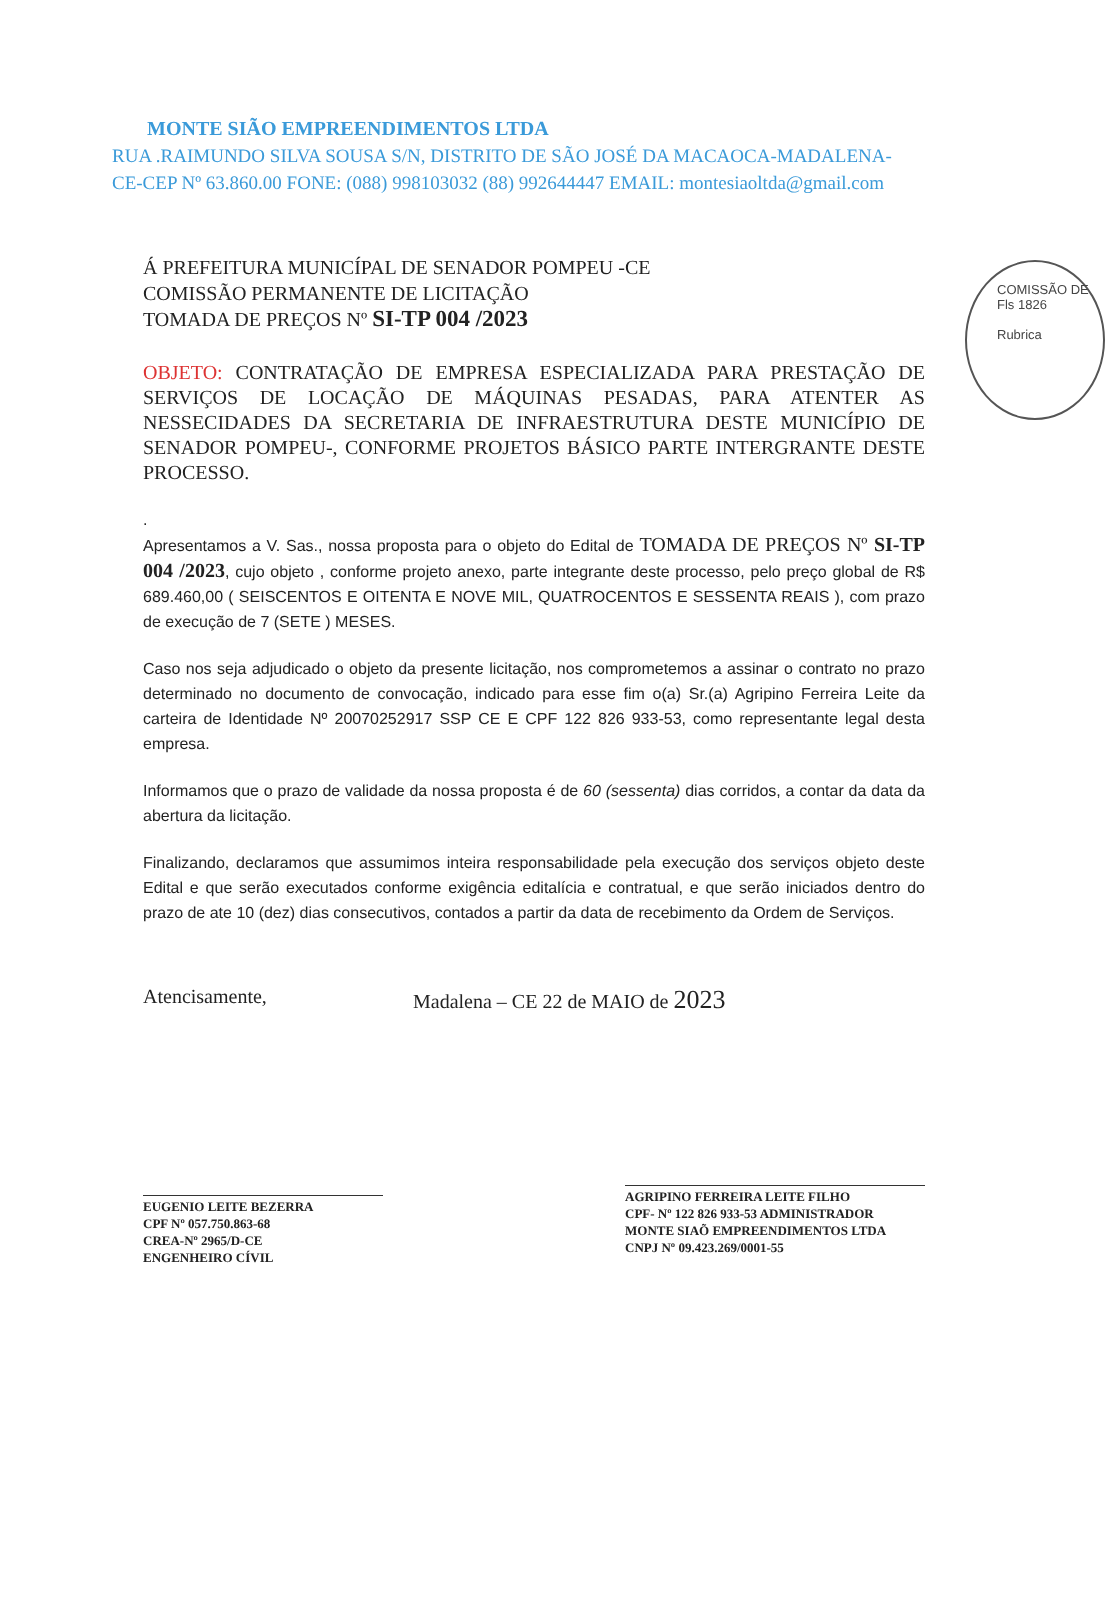MONTE SIÃO EMPREENDIMENTOS LTDA
RUA .RAIMUNDO SILVA SOUSA S/N, DISTRITO DE SÃO JOSÉ DA MACAOCA-MADALENA-
CE-CEP Nº 63.860.00 FONE: (088) 998103032 (88) 992644447 EMAIL: montesiaoltda@gmail.com
COMISSÃO DE
Fls 1826
Rubrica
Á PREFEITURA MUNICÍPAL DE SENADOR POMPEU -CE
COMISSÃO PERMANENTE DE LICITAÇÃO
TOMADA DE PREÇOS Nº SI-TP 004 /2023
OBJETO: CONTRATAÇÃO DE EMPRESA ESPECIALIZADA PARA PRESTAÇÃO DE SERVIÇOS DE LOCAÇÃO DE MÁQUINAS PESADAS, PARA ATENTER AS NESSECIDADES DA SECRETARIA DE INFRAESTRUTURA DESTE MUNICÍPIO DE SENADOR POMPEU-, CONFORME PROJETOS BÁSICO PARTE INTERGRANTE DESTE PROCESSO.
.
Apresentamos a V. Sas., nossa proposta para o objeto do Edital de TOMADA DE PREÇOS Nº SI-TP 004 /2023, cujo objeto , conforme projeto anexo, parte integrante deste processo, pelo preço global de R$ 689.460,00 ( SEISCENTOS E OITENTA E NOVE MIL, QUATROCENTOS E SESSENTA REAIS ), com prazo de execução de 7 (SETE ) MESES.
Caso nos seja adjudicado o objeto da presente licitação, nos comprometemos a assinar o contrato no prazo determinado no documento de convocação, indicado para esse fim o(a) Sr.(a) Agripino Ferreira Leite da carteira de Identidade Nº 20070252917 SSP CE E CPF 122 826 933-53, como representante legal desta empresa.
Informamos que o prazo de validade da nossa proposta é de 60 (sessenta) dias corridos, a contar da data da abertura da licitação.
Finalizando, declaramos que assumimos inteira responsabilidade pela execução dos serviços objeto deste Edital e que serão executados conforme exigência editalícia e contratual, e que serão iniciados dentro do prazo de ate 10 (dez) dias consecutivos, contados a partir da data de recebimento da Ordem de Serviços.
Atencisamente, Madalena – CE 22 de MAIO de 2023
EUGENIO LEITE BEZERRA
CPF Nº 057.750.863-68
CREA-Nº 2965/D-CE
ENGENHEIRO CÍVIL
AGRIPINO FERREIRA LEITE FILHO
CPF- Nº 122 826 933-53 ADMINISTRADOR
MONTE SIAÕ EMPREENDIMENTOS LTDA
CNPJ Nº 09.423.269/0001-55